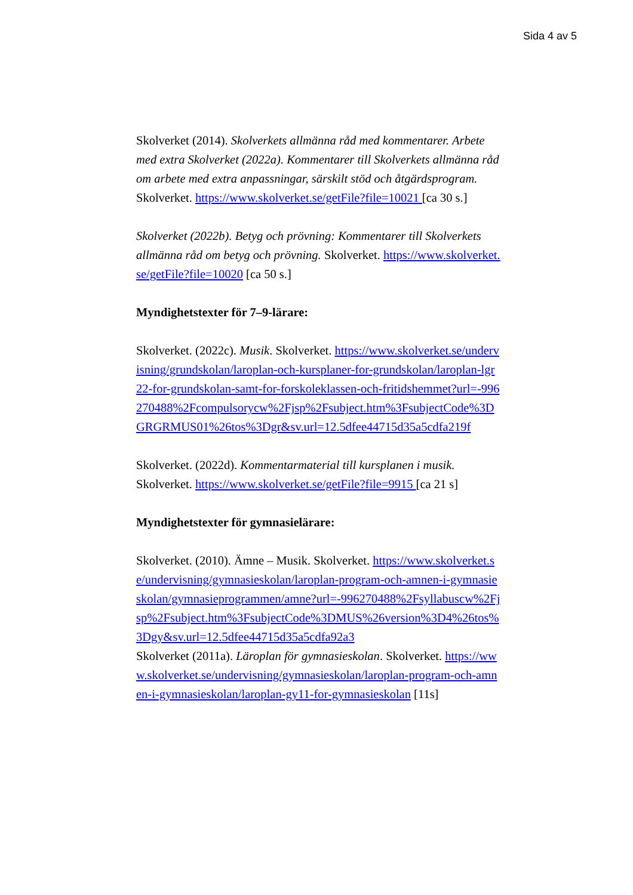Sida 4 av 5
Skolverket (2014). Skolverkets allmänna råd med kommentarer. Arbete med extra Skolverket (2022a). Kommentarer till Skolverkets allmänna råd om arbete med extra anpassningar, särskilt stöd och åtgärdsprogram. Skolverket. https://www.skolverket.se/getFile?file=10021 [ca 30 s.]
Skolverket (2022b). Betyg och prövning: Kommentarer till Skolverkets allmänna råd om betyg och prövning. Skolverket. https://www.skolverket.se/getFile?file=10020 [ca 50 s.]
Myndighetstexter för 7–9-lärare:
Skolverket. (2022c). Musik. Skolverket. https://www.skolverket.se/undervisning/grundskolan/laroplan-och-kursplaner-for-grundskolan/laroplan-lgr22-for-grundskolan-samt-for-forskoleklassen-och-fritidshemmet?url=-996270488%2Fcompulsorycw%2Fjsp%2Fsubject.htm%3FsubjectCode%3DGRGRMUS01%26tos%3Dgr&sv.url=12.5dfee44715d35a5cdfa219f
Skolverket. (2022d). Kommentarmaterial till kursplanen i musik. Skolverket. https://www.skolverket.se/getFile?file=9915 [ca 21 s]
Myndighetstexter för gymnasielärare:
Skolverket. (2010). Ämne – Musik. Skolverket. https://www.skolverket.se/undervisning/gymnasieskolan/laroplan-program-och-amnen-i-gymnasieskolan/gymnasieprogrammen/amne?url=-996270488%2Fsyllabuscw%2Fjsp%2Fsubject.htm%3FsubjectCode%3DMUS%26version%3D4%26tos%3Dgy&sv.url=12.5dfee44715d35a5cdfa92a3
Skolverket (2011a). Läroplan för gymnasieskolan. Skolverket. https://www.skolverket.se/undervisning/gymnasieskolan/laroplan-program-och-amnen-i-gymnasieskolan/laroplan-gy11-for-gymnasieskolan [11s]